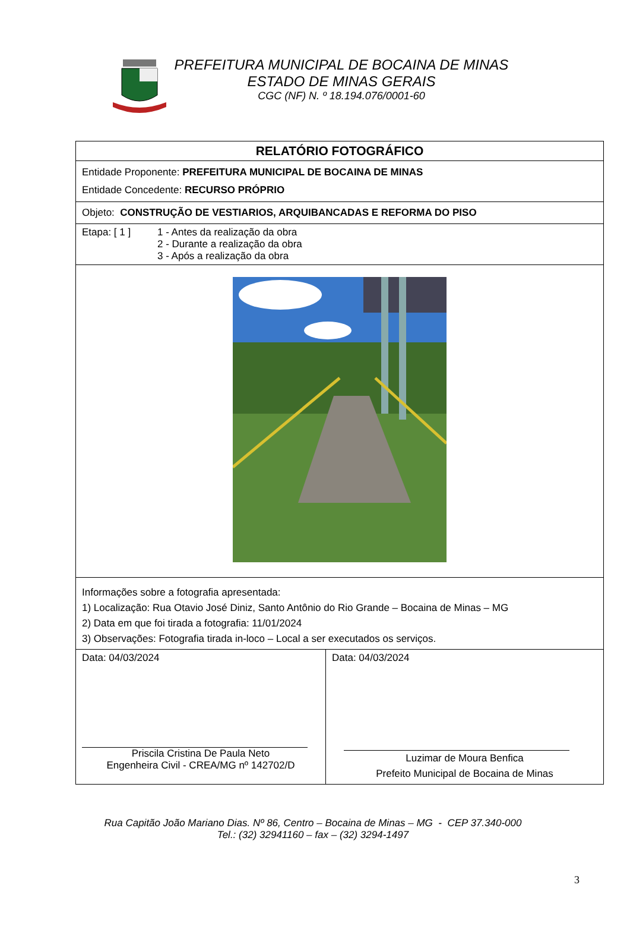PREFEITURA MUNICIPAL DE BOCAINA DE MINAS
ESTADO DE MINAS GERAIS
CGC (NF) N. º 18.194.076/0001-60
| RELATÓRIO FOTOGRÁFICO | |
| Entidade Proponente: PREFEITURA MUNICIPAL DE BOCAINA DE MINAS Entidade Concedente: RECURSO PRÓPRIO | |
| Objeto: CONSTRUÇÃO DE VESTIARIOS, ARQUIBANCADAS E REFORMA DO PISO | |
| Etapa: [ 1 ] 1 - Antes da realização da obra 2 - Durante a realização da obra 3 - Após a realização da obra | |
| Informações sobre a fotografia apresentada: 1) Localização: Rua Otavio José Diniz, Santo Antônio do Rio Grande – Bocaina de Minas – MG 2) Data em que foi tirada a fotografia: 11/01/2024 3) Observações: Fotografia tirada in-loco – Local a ser executados os serviços. | |
| Data: 04/03/2024 Priscila Cristina De Paula Neto Engenheira Civil - CREA/MG nº 142702/D | Data: 04/03/2024 Luzimar de Moura Benfica Prefeito Municipal de Bocaina de Minas |
Rua Capitão João Mariano Dias. Nº 86, Centro – Bocaina de Minas – MG - CEP 37.340-000
Tel.: (32) 32941160 – fax – (32) 3294-1497
3